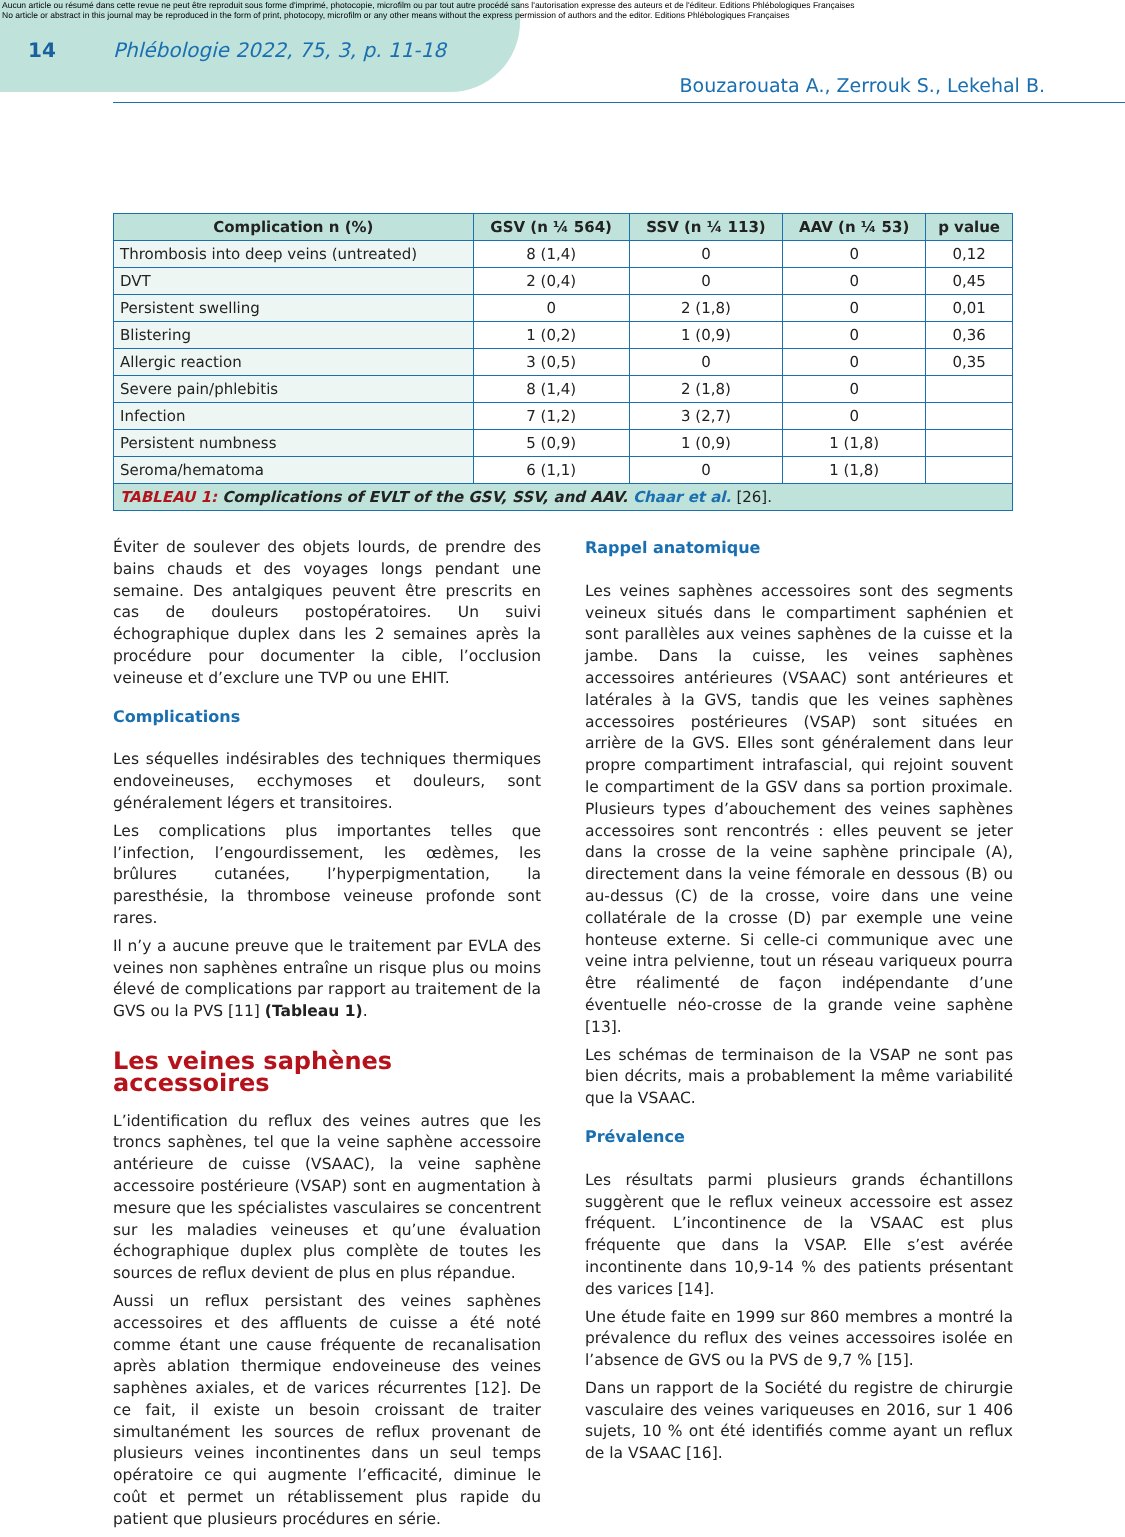Aucun article ou résumé dans cette revue ne peut être reproduit sous forme d'imprimé, photocopie, microfilm ou par tout autre procédé sans l'autorisation expresse des auteurs et de l'éditeur. Editions Phlébologiques Françaises
No article or abstract in this journal may be reproduced in the form of print, photocopy, microfilm or any other means without the express permission of authors and the editor. Editions Phlébologiques Françaises
14 Phlébologie 2022, 75, 3, p. 11-18
Bouzarouata A., Zerrouk S., Lekehal B.
| Complication n (%) | GSV (n ¼ 564) | SSV (n ¼ 113) | AAV (n ¼ 53) | p value |
| --- | --- | --- | --- | --- |
| Thrombosis into deep veins (untreated) | 8 (1,4) | 0 | 0 | 0,12 |
| DVT | 2 (0,4) | 0 | 0 | 0,45 |
| Persistent swelling | 0 | 2 (1,8) | 0 | 0,01 |
| Blistering | 1 (0,2) | 1 (0,9) | 0 | 0,36 |
| Allergic reaction | 3 (0,5) | 0 | 0 | 0,35 |
| Severe pain/phlebitis | 8 (1,4) | 2 (1,8) | 0 | |
| Infection | 7 (1,2) | 3 (2,7) | 0 | |
| Persistent numbness | 5 (0,9) | 1 (0,9) | 1 (1,8) | |
| Seroma/hematoma | 6 (1,1) | 0 | 1 (1,8) | |
| TABLEAU 1: Complications of EVLT of the GSV, SSV, and AAV. Chaar et al. [26]. | | | | |
Éviter de soulever des objets lourds, de prendre des bains chauds et des voyages longs pendant une semaine. Des antalgiques peuvent être prescrits en cas de douleurs postopératoires. Un suivi échographique duplex dans les 2 semaines après la procédure pour documenter la cible, l’occlusion veineuse et d’exclure une TVP ou une EHIT.
Complications
Les séquelles indésirables des techniques thermiques endoveineuses, ecchymoses et douleurs, sont généralement légers et transitoires.
Les complications plus importantes telles que l’infection, l’engourdissement, les œdèmes, les brûlures cutanées, l’hyperpigmentation, la paresthésie, la thrombose veineuse profonde sont rares.
Il n’y a aucune preuve que le traitement par EVLA des veines non saphènes entraîne un risque plus ou moins élevé de complications par rapport au traitement de la GVS ou la PVS [11] (Tableau 1).
Les veines saphènes accessoires
L’identification du reflux des veines autres que les troncs saphènes, tel que la veine saphène accessoire antérieure de cuisse (VSAAC), la veine saphène accessoire postérieure (VSAP) sont en augmentation à mesure que les spécialistes vasculaires se concentrent sur les maladies veineuses et qu’une évaluation échographique duplex plus complète de toutes les sources de reflux devient de plus en plus répandue.
Aussi un reflux persistant des veines saphènes accessoires et des affluents de cuisse a été noté comme étant une cause fréquente de recanalisation après ablation thermique endoveineuse des veines saphènes axiales, et de varices récurrentes [12]. De ce fait, il existe un besoin croissant de traiter simultanément les sources de reflux provenant de plusieurs veines incontinentes dans un seul temps opératoire ce qui augmente l’efficacité, diminue le coût et permet un rétablissement plus rapide du patient que plusieurs procédures en série.
Rappel anatomique
Les veines saphènes accessoires sont des segments veineux situés dans le compartiment saphénien et sont parallèles aux veines saphènes de la cuisse et la jambe. Dans la cuisse, les veines saphènes accessoires antérieures (VSAAC) sont antérieures et latérales à la GVS, tandis que les veines saphènes accessoires postérieures (VSAP) sont situées en arrière de la GVS. Elles sont généralement dans leur propre compartiment intrafascial, qui rejoint souvent le compartiment de la GSV dans sa portion proximale. Plusieurs types d’abouchement des veines saphènes accessoires sont rencontrés : elles peuvent se jeter dans la crosse de la veine saphène principale (A), directement dans la veine fémorale en dessous (B) ou au-dessus (C) de la crosse, voire dans une veine collatérale de la crosse (D) par exemple une veine honteuse externe. Si celle-ci communique avec une veine intra pelvienne, tout un réseau variqueux pourra être réalimenté de façon indépendante d’une éventuelle néo-crosse de la grande veine saphène [13].
Les schémas de terminaison de la VSAP ne sont pas bien décrits, mais a probablement la même variabilité que la VSAAC.
Prévalence
Les résultats parmi plusieurs grands échantillons suggèrent que le reflux veineux accessoire est assez fréquent. L’incontinence de la VSAAC est plus fréquente que dans la VSAP. Elle s’est avérée incontinente dans 10,9-14 % des patients présentant des varices [14].
Une étude faite en 1999 sur 860 membres a montré la prévalence du reflux des veines accessoires isolée en l’absence de GVS ou la PVS de 9,7 % [15].
Dans un rapport de la Société du registre de chirurgie vasculaire des veines variqueuses en 2016, sur 1 406 sujets, 10 % ont été identifiés comme ayant un reflux de la VSAAC [16].